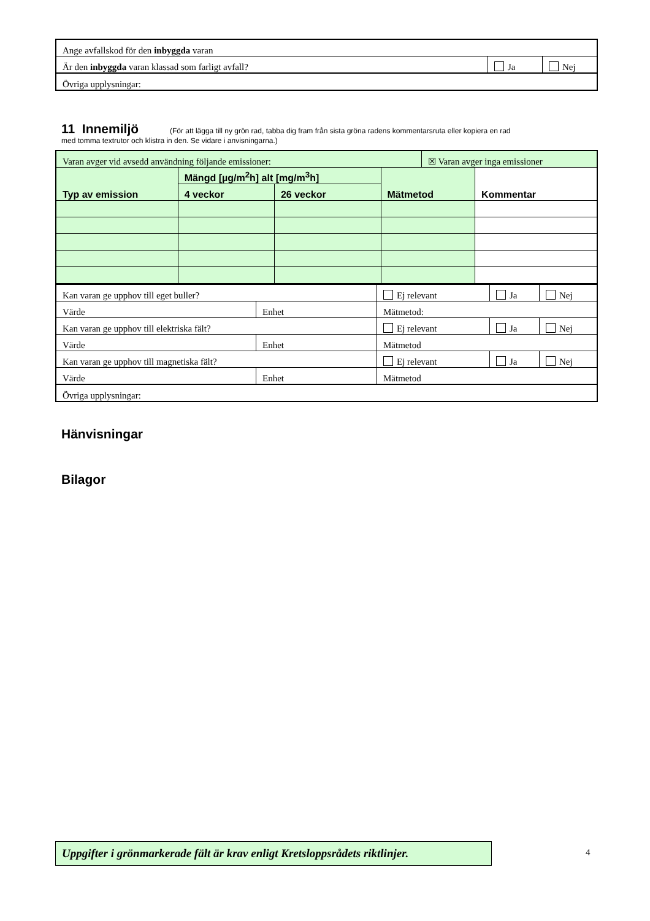| Ange avfallskod för den inbyggda varan | | |
| Är den inbyggda varan klassad som farligt avfall? | Ja | Nej |
| Övriga upplysningar: | | |
11 Innemiljö (För att lägga till ny grön rad, tabba dig fram från sista gröna radens kommentarsruta eller kopiera en rad
med tomma textrutor och klistra in den. Se vidare i anvisningarna.)
| Varan avger vid avsedd användning följande emissioner: | | | | ☒ Varan avger inga emissioner | |
| Typ av emission | Mängd [µg/m<sup>2</sup>h] alt [mg/m<sup>3</sup>h] | | Mätmetod | | Kommentar |
| | 4 veckor | 26 veckor | | | |
| Kan varan ge upphov till eget buller? | | Ej relevant | Ja | Nej |
| Värde | Enhet | Mätmetod: | | |
| Kan varan ge upphov till elektriska fält? | | Ej relevant | Ja | Nej |
| Värde | Enhet | Mätmetod | | |
| Kan varan ge upphov till magnetiska fält? | | Ej relevant | Ja | Nej |
| Värde | Enhet | Mätmetod | | |
| Övriga upplysningar: | | | | |
Hänvisningar
Bilagor
Uppgifter i grönmarkerade fält är krav enligt Kretsloppsrådets riktlinjer.
4